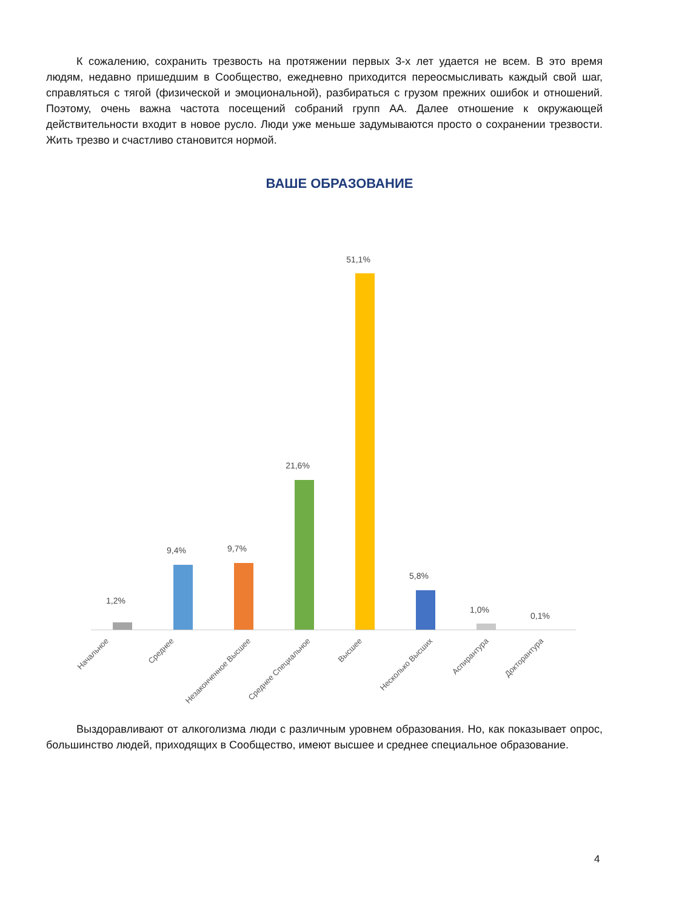К сожалению, сохранить трезвость на протяжении первых 3-х лет удается не всем. В это время людям, недавно пришедшим в Сообщество, ежедневно приходится переосмысливать каждый свой шаг, справляться с тягой (физической и эмоциональной), разбираться с грузом прежних ошибок и отношений. Поэтому, очень важна частота посещений собраний групп АА. Далее отношение к окружающей действительности входит в новое русло. Люди уже меньше задумываются просто о сохранении трезвости. Жить трезво и счастливо становится нормой.
ВАШЕ ОБРАЗОВАНИЕ
1,2%
9,4% 9,7%
21,6%
51,1%
5,8%
1,0%
0,1%
Начальное Среднее Незаконченное Высшее Среднее Специальное Высшее Несколько Высших Аспирантура Докторантура
Выздоравливают от алкоголизма люди с различным уровнем образования. Но, как показывает опрос, большинство людей, приходящих в Сообщество, имеют высшее и среднее специальное образование.
4